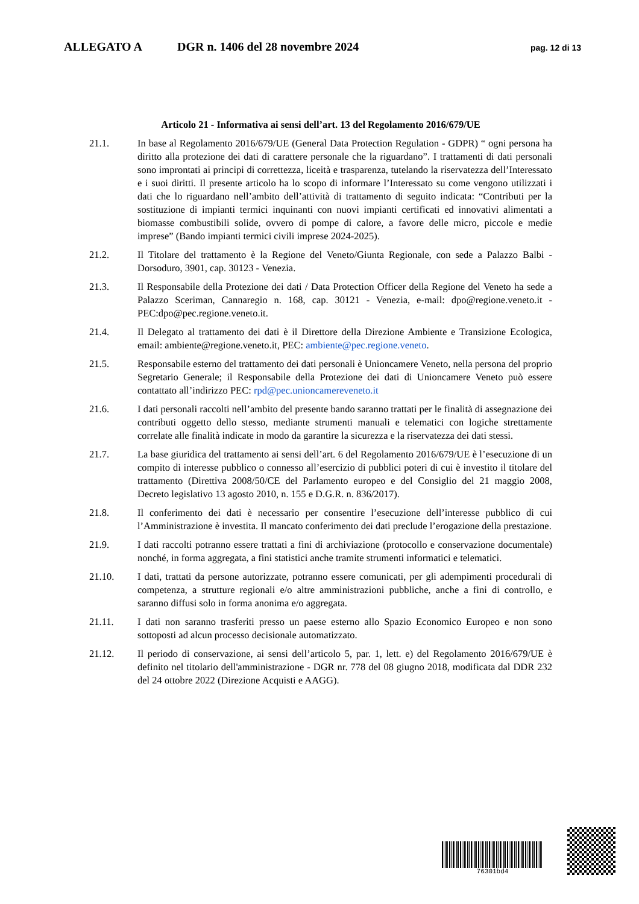ALLEGATO A DGR n. 1406 del 28 novembre 2024 pag. 12 di 13
Articolo 21 ‑ Informativa ai sensi dell’art. 13 del Regolamento 2016/679/UE
21.1. In base al Regolamento 2016/679/UE (General Data Protection Regulation ‑ GDPR) “ ogni persona ha diritto alla protezione dei dati di carattere personale che la riguardano”. I trattamenti di dati personali sono improntati ai principi di correttezza, liceità e trasparenza, tutelando la riservatezza dell’Interessato e i suoi diritti. Il presente articolo ha lo scopo di informare l’Interessato su come vengono utilizzati i dati che lo riguardano nell’ambito dell’attività di trattamento di seguito indicata: “Contributi per la sostituzione di impianti termici inquinanti con nuovi impianti certificati ed innovativi alimentati a biomasse combustibili solide, ovvero di pompe di calore, a favore delle micro, piccole e medie imprese” (Bando impianti termici civili imprese 2024-2025).
21.2. Il Titolare del trattamento è la Regione del Veneto/Giunta Regionale, con sede a Palazzo Balbi - Dorsoduro, 3901, cap. 30123 - Venezia.
21.3. Il Responsabile della Protezione dei dati / Data Protection Officer della Regione del Veneto ha sede a Palazzo Sceriman, Cannaregio n. 168, cap. 30121 - Venezia, e-mail: dpo@regione.veneto.it ‑ PEC:dpo@pec.regione.veneto.it.
21.4. Il Delegato al trattamento dei dati è il Direttore della Direzione Ambiente e Transizione Ecologica, email: ambiente@regione.veneto.it, PEC: ambiente@pec.regione.veneto.
21.5. Responsabile esterno del trattamento dei dati personali è Unioncamere Veneto, nella persona del proprio Segretario Generale; il Responsabile della Protezione dei dati di Unioncamere Veneto può essere contattato all’indirizzo PEC: rpd@pec.unioncamereveneto.it
21.6. I dati personali raccolti nell’ambito del presente bando saranno trattati per le finalità di assegnazione dei contributi oggetto dello stesso, mediante strumenti manuali e telematici con logiche strettamente correlate alle finalità indicate in modo da garantire la sicurezza e la riservatezza dei dati stessi.
21.7. La base giuridica del trattamento ai sensi dell’art. 6 del Regolamento 2016/679/UE è l’esecuzione di un compito di interesse pubblico o connesso all’esercizio di pubblici poteri di cui è investito il titolare del trattamento (Direttiva 2008/50/CE del Parlamento europeo e del Consiglio del 21 maggio 2008, Decreto legislativo 13 agosto 2010, n. 155 e D.G.R. n. 836/2017).
21.8. Il conferimento dei dati è necessario per consentire l’esecuzione dell’interesse pubblico di cui l’Amministrazione è investita. Il mancato conferimento dei dati preclude l’erogazione della prestazione.
21.9. I dati raccolti potranno essere trattati a fini di archiviazione (protocollo e conservazione documentale) nonché, in forma aggregata, a fini statistici anche tramite strumenti informatici e telematici.
21.10. I dati, trattati da persone autorizzate, potranno essere comunicati, per gli adempimenti procedurali di competenza, a strutture regionali e/o altre amministrazioni pubbliche, anche a fini di controllo, e saranno diffusi solo in forma anonima e/o aggregata.
21.11. I dati non saranno trasferiti presso un paese esterno allo Spazio Economico Europeo e non sono sottoposti ad alcun processo decisionale automatizzato.
21.12. Il periodo di conservazione, ai sensi dell’articolo 5, par. 1, lett. e) del Regolamento 2016/679/UE è definito nel titolario dell'amministrazione - DGR nr. 778 del 08 giugno 2018, modificata dal DDR 232 del 24 ottobre 2022 (Direzione Acquisti e AAGG).
76301bd4